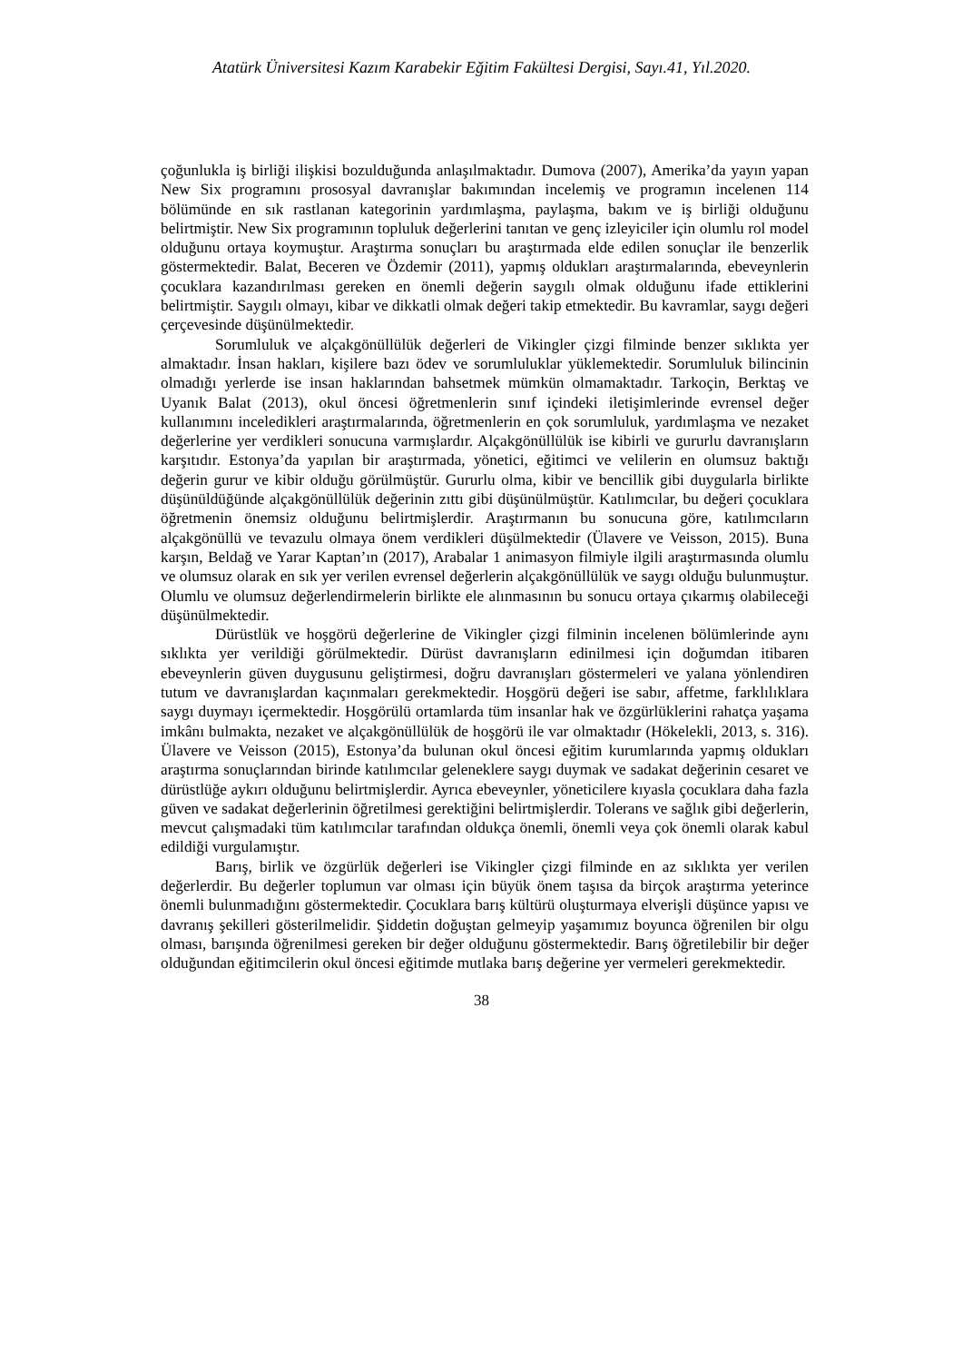Atatürk Üniversitesi Kazım Karabekir Eğitim Fakültesi Dergisi, Sayı.41, Yıl.2020.
çoğunlukla iş birliği ilişkisi bozulduğunda anlaşılmaktadır. Dumova (2007), Amerika’da yayın yapan New Six programını prososyal davranışlar bakımından incelemiş ve programın incelenen 114 bölümünde en sık rastlanan kategorinin yardımlaşma, paylaşma, bakım ve iş birliği olduğunu belirtmiştir. New Six programının topluluk değerlerini tanıtan ve genç izleyiciler için olumlu rol model olduğunu ortaya koymuştur. Araştırma sonuçları bu araştırmada elde edilen sonuçlar ile benzerlik göstermektedir. Balat, Beceren ve Özdemir (2011), yapmış oldukları araştırmalarında, ebeveynlerin çocuklara kazandırılması gereken en önemli değerin saygılı olmak olduğunu ifade ettiklerini belirtmiştir. Saygılı olmayı, kibar ve dikkatli olmak değeri takip etmektedir. Bu kavramlar, saygı değeri çerçevesinde düşünülmektedir.
Sorumluluk ve alçakgönüllülük değerleri de Vikingler çizgi filminde benzer sıklıkta yer almaktadır. İnsan hakları, kişilere bazı ödev ve sorumluluklar yüklemektedir. Sorumluluk bilincinin olmadığı yerlerde ise insan haklarından bahsetmek mümkün olmamaktadır. Tarkoçin, Berktaş ve Uyanık Balat (2013), okul öncesi öğretmenlerin sınıf içindeki iletişimlerinde evrensel değer kullanımını inceledikleri araştırmalarında, öğretmenlerin en çok sorumluluk, yardımlaşma ve nezaket değerlerine yer verdikleri sonucuna varmışlardır. Alçakgönüllülük ise kibirli ve gururlu davranışların karşıtıdır. Estonya’da yapılan bir araştırmada, yönetici, eğitimci ve velilerin en olumsuz baktığı değerin gurur ve kibir olduğu görülmüştür. Gururlu olma, kibir ve bencillik gibi duygularla birlikte düşünüldüğünde alçakgönüllülük değerinin zıttı gibi düşünülmüştür. Katılımcılar, bu değeri çocuklara öğretmenin önemsiz olduğunu belirtmişlerdir. Araştırmanın bu sonucuna göre, katılımcıların alçakgönüllü ve tevazulu olmaya önem verdikleri düşülmektedir (Ülavere ve Veisson, 2015). Buna karşın, Beldağ ve Yarar Kaptan’ın (2017), Arabalar 1 animasyon filmiyle ilgili araştırmasında olumlu ve olumsuz olarak en sık yer verilen evrensel değerlerin alçakgönüllülük ve saygı olduğu bulunmuştur. Olumlu ve olumsuz değerlendirmelerin birlikte ele alınmasının bu sonucu ortaya çıkarmış olabileceği düşünülmektedir.
Dürüstlük ve hoşgörü değerlerine de Vikingler çizgi filminin incelenen bölümlerinde aynı sıklıkta yer verildiği görülmektedir. Dürüst davranışların edinilmesi için doğumdan itibaren ebeveynlerin güven duygusunu geliştirmesi, doğru davranışları göstermeleri ve yalana yönlendiren tutum ve davranışlardan kaçınmaları gerekmektedir. Hoşgörü değeri ise sabır, affetme, farklılıklara saygı duymayı içermektedir. Hoşgörülü ortamlarda tüm insanlar hak ve özgürlüklerini rahatça yaşama imkânı bulmakta, nezaket ve alçakgönüllülük de hoşgörü ile var olmaktadır (Hökelekli, 2013, s. 316). Ülavere ve Veisson (2015), Estonya’da bulunan okul öncesi eğitim kurumlarında yapmış oldukları araştırma sonuçlarından birinde katılımcılar geleneklere saygı duymak ve sadakat değerinin cesaret ve dürüstlüğe aykırı olduğunu belirtmişlerdir. Ayrıca ebeveynler, yöneticilere kıyasla çocuklara daha fazla güven ve sadakat değerlerinin öğretilmesi gerektiğini belirtmişlerdir. Tolerans ve sağlık gibi değerlerin, mevcut çalışmadaki tüm katılımcılar tarafından oldukça önemli, önemli veya çok önemli olarak kabul edildiği vurgulamıştır.
Barış, birlik ve özgürlük değerleri ise Vikingler çizgi filminde en az sıklıkta yer verilen değerlerdir. Bu değerler toplumun var olması için büyük önem taşısa da birçok araştırma yeterince önemli bulunmadığını göstermektedir. Çocuklara barış kültürü oluşturmaya elverişli düşünce yapısı ve davranış şekilleri gösterilmelidir. Şiddetin doğuştan gelmeyip yaşamımız boyunca öğrenilen bir olgu olması, barışında öğrenilmesi gereken bir değer olduğunu göstermektedir. Barış öğretilebilir bir değer olduğundan eğitimcilerin okul öncesi eğitimde mutlaka barış değerine yer vermeleri gerekmektedir.
38